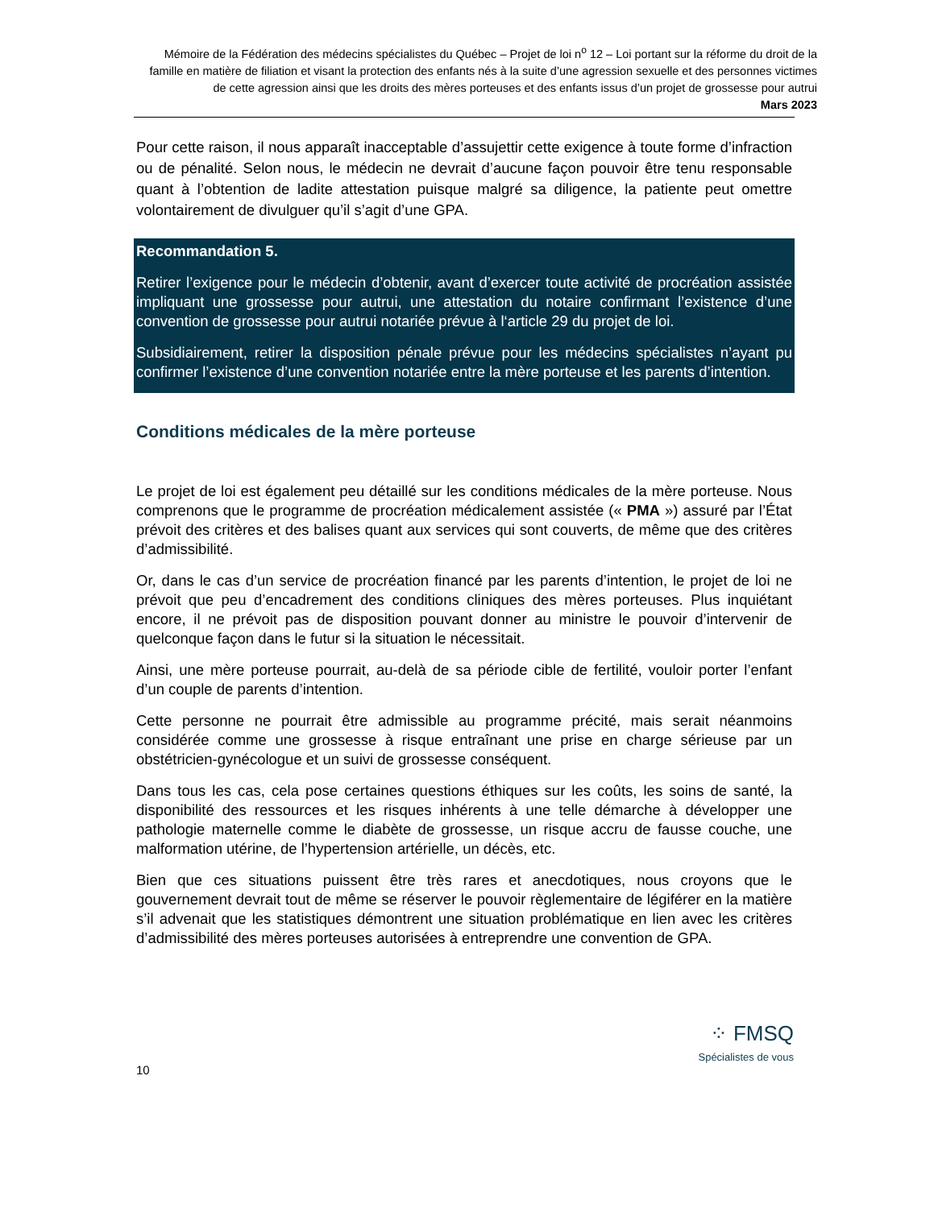Mémoire de la Fédération des médecins spécialistes du Québec – Projet de loi n<sup>o</sup> 12 – Loi portant sur la réforme du droit de la famille en matière de filiation et visant la protection des enfants nés à la suite d’une agression sexuelle et des personnes victimes de cette agression ainsi que les droits des mères porteuses et des enfants issus d’un projet de grossesse pour autrui
Mars 2023
Pour cette raison, il nous apparaît inacceptable d’assujettir cette exigence à toute forme d’infraction ou de pénalité. Selon nous, le médecin ne devrait d’aucune façon pouvoir être tenu responsable quant à l’obtention de ladite attestation puisque malgré sa diligence, la patiente peut omettre volontairement de divulguer qu’il s’agit d’une GPA.
Recommandation 5.
Retirer l’exigence pour le médecin d’obtenir, avant d’exercer toute activité de procréation assistée impliquant une grossesse pour autrui, une attestation du notaire confirmant l’existence d’une convention de grossesse pour autrui notariée prévue à l‘article 29 du projet de loi.
Subsidiairement, retirer la disposition pénale prévue pour les médecins spécialistes n’ayant pu confirmer l’existence d’une convention notariée entre la mère porteuse et les parents d’intention.
Conditions médicales de la mère porteuse
Le projet de loi est également peu détaillé sur les conditions médicales de la mère porteuse. Nous comprenons que le programme de procréation médicalement assistée (« PMA ») assuré par l’État prévoit des critères et des balises quant aux services qui sont couverts, de même que des critères d’admissibilité.
Or, dans le cas d’un service de procréation financé par les parents d’intention, le projet de loi ne prévoit que peu d’encadrement des conditions cliniques des mères porteuses. Plus inquiétant encore, il ne prévoit pas de disposition pouvant donner au ministre le pouvoir d’intervenir de quelconque façon dans le futur si la situation le nécessitait.
Ainsi, une mère porteuse pourrait, au-delà de sa période cible de fertilité, vouloir porter l’enfant d’un couple de parents d’intention.
Cette personne ne pourrait être admissible au programme précité, mais serait néanmoins considérée comme une grossesse à risque entraînant une prise en charge sérieuse par un obstétricien-gynécologue et un suivi de grossesse conséquent.
Dans tous les cas, cela pose certaines questions éthiques sur les coûts, les soins de santé, la disponibilité des ressources et les risques inhérents à une telle démarche à développer une pathologie maternelle comme le diabète de grossesse, un risque accru de fausse couche, une malformation utérine, de l’hypertension artérielle, un décès, etc.
Bien que ces situations puissent être très rares et anecdotiques, nous croyons que le gouvernement devrait tout de même se réserver le pouvoir règlementaire de légiférer en la matière s’il advenait que les statistiques démontrent une situation problématique en lien avec les critères d’admissibilité des mères porteuses autorisées à entreprendre une convention de GPA.
⁘ FMSQ
Spécialistes de vous
10